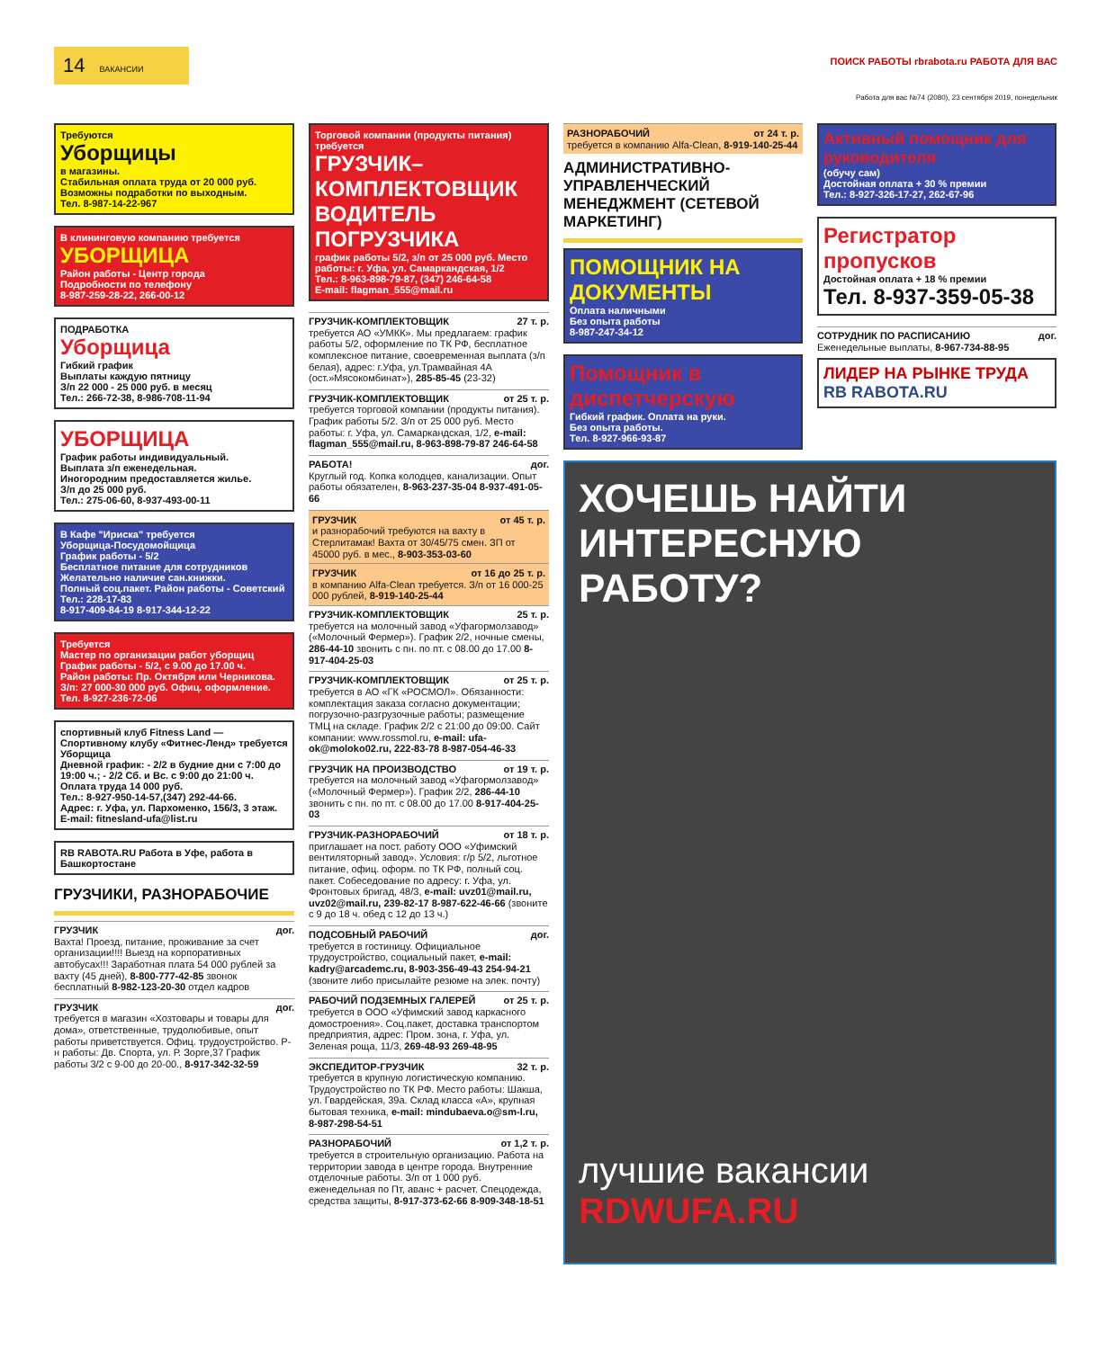14 ВАКАНСИИ
ПОИСК РАБОТЫ rbrabota.ru РАБОТА ДЛЯ ВАС
Работа для вас №74 (2080), 23 сентября 2019, понедельник
Требуются
Уборщицы
в магазины.
Стабильная оплата труда от 20 000 руб.
Возможны подработки по выходным.
Тел. 8-987-14-22-967
В клининговую компанию требуется
УБОРЩИЦА
Район работы - Центр города
Подробности по телефону
8-987-259-28-22, 266-00-12
ПОДРАБОТКА
Уборщица
Гибкий график
Выплаты каждую пятницу
З/п 22 000 - 25 000 руб. в месяц
Тел.: 266-72-38, 8-986-708-11-94
УБОРЩИЦА
График работы индивидуальный.
Выплата з/п еженедельная.
Иногородним предоставляется жилье.
З/п до 25 000 руб.
Тел.: 275-06-60, 8-937-493-00-11
В Кафе "Ириска" требуется
Уборщица-Посудомойщица
График работы - 5/2
Бесплатное питание для сотрудников
Желательно наличие сан.книжки.
Полный соц.пакет. Район работы - Советский
Тел.: 228-17-83
8-917-409-84-19 8-917-344-12-22
Требуется
Мастер по организации работ уборщиц
График работы - 5/2, с 9.00 до 17.00 ч.
Район работы: Пр. Октября или Черникова.
З/п: 27 000-30 000 руб. Офиц. оформление.
Тел. 8-927-236-72-06
спортивный клуб Fitness Land — Спортивному клубу «Фитнес-Ленд» требуется
Уборщица
Дневной график: - 2/2 в будние дни с 7:00 до 19:00 ч.; - 2/2 Сб. и Вс. с 9:00 до 21:00 ч. Оплата труда 14 000 руб.
Тел.: 8-927-950-14-57,(347) 292-44-66.
Адрес: г. Уфа, ул. Пархоменко, 156/3, 3 этаж.
E-mail: fitnesland-ufa@list.ru
RB RABOTA.RU Работа в Уфе, работа в Башкортостане
ГРУЗЧИКИ, РАЗНОРАБОЧИЕ
ГРУЗЧИК дог.
Вахта! Проезд, питание, проживание за счет организации!!!! Выезд на корпоративных автобусах!!! Заработная плата 54 000 рублей за вахту (45 дней), 8-800-777-42-85 звонок бесплатный 8-982-123-20-30 отдел кадров
ГРУЗЧИК дог.
требуется в магазин «Хозтовары и товары для дома», ответственные, трудолюбивые, опыт работы приветствуется. Офиц. трудоустройство. Р-н работы: Дв. Спорта, ул. Р. Зорге,37 График работы 3/2 с 9-00 до 20-00., 8-917-342-32-59
Торговой компании (продукты питания) требуется
ГРУЗЧИК–КОМПЛЕКТОВЩИК
ВОДИТЕЛЬ ПОГРУЗЧИКА
график работы 5/2, з/п от 25 000 руб. Место работы: г. Уфа, ул. Самаркандская, 1/2
Тел.: 8-963-898-79-87, (347) 246-64-58
E-mail: flagman_555@mail.ru
ГРУЗЧИК-КОМПЛЕКТОВЩИК 27 т. р.
требуется АО «УМКК». Мы предлагаем: график работы 5/2, оформление по ТК РФ, бесплатное комплексное питание, своевременная выплата (з/п белая), адрес: г.Уфа, ул.Трамвайная 4А (ост.»Мясокомбинат»), 285-85-45 (23-32)
ГРУЗЧИК-КОМПЛЕКТОВЩИК от 25 т. р.
требуется торговой компании (продукты питания). График работы 5/2. З/п от 25 000 руб. Место работы: г. Уфа, ул. Самаркандская, 1/2, e-mail: flagman_555@mail.ru, 8-963-898-79-87 246-64-58
РАБОТА! дог.
Круглый год. Копка колодцев, канализации. Опыт работы обязателен, 8-963-237-35-04 8-937-491-05-66
ГРУЗЧИК от 45 т. р.
и разнорабочий требуются на вахту в Стерлитамак! Вахта от 30/45/75 смен. ЗП от 45000 руб. в мес., 8-903-353-03-60
ГРУЗЧИК от 16 до 25 т. р.
в компанию Alfa-Clean требуется. З/п от 16 000-25 000 рублей, 8-919-140-25-44
ГРУЗЧИК-КОМПЛЕКТОВЩИК 25 т. р.
требуется на молочный завод «Уфагормолзавод» («Молочный Фермер»). График 2/2, ночные смены, 286-44-10 звонить с пн. по пт. с 08.00 до 17.00 8-917-404-25-03
ГРУЗЧИК-КОМПЛЕКТОВЩИК от 25 т. р.
требуется в АО «ГК «РОСМОЛ». Обязанности: комплектация заказа согласно документации; погрузочно-разгрузочные работы; размещение ТМЦ на складе. График 2/2 с 21:00 до 09:00. Сайт компании: www.rossmol.ru, e-mail: ufa-ok@moloko02.ru, 222-83-78 8-987-054-46-33
ГРУЗЧИК НА ПРОИЗВОДСТВО от 19 т. р.
требуется на молочный завод «Уфагормолзавод» («Молочный Фермер»). График 2/2, 286-44-10 звонить с пн. по пт. с 08.00 до 17.00 8-917-404-25-03
ГРУЗЧИК-РАЗНОРАБОЧИЙ от 18 т. р.
приглашает на пост. работу ООО «Уфимский вентиляторный завод». Условия: г/р 5/2, льготное питание, офиц. оформ. по ТК РФ, полный соц. пакет. Собеседование по адресу: г. Уфа, ул. Фронтовых бригад, 48/3, e-mail: uvz01@mail.ru, uvz02@mail.ru, 239-82-17 8-987-622-46-66 (звоните с 9 до 18 ч. обед с 12 до 13 ч.)
ПОДСОБНЫЙ РАБОЧИЙ дог.
требуется в гостиницу. Официальное трудоустройство, социальный пакет, e-mail: kadry@arcademc.ru, 8-903-356-49-43 254-94-21 (звоните либо присылайте резюме на элек. почту)
РАБОЧИЙ ПОДЗЕМНЫХ ГАЛЕРЕЙ от 25 т. р.
требуется в ООО «Уфимский завод каркасного домостроения». Соц.пакет, доставка транспортом предприятия, адрес: Пром. зона, г. Уфа, ул. Зеленая роща, 11/3, 269-48-93 269-48-95
ЭКСПЕДИТОР-ГРУЗЧИК 32 т. р.
требуется в крупную логистическую компанию. Трудоустройство по ТК РФ. Место работы: Шакша, ул. Гвардейская, 39а. Склад класса «А», крупная бытовая техника, e-mail: mindubaeva.o@sm-l.ru, 8-987-298-54-51
РАЗНОРАБОЧИЙ от 1,2 т. р.
требуется в строительную организацию. Работа на территории завода в центре города. Внутренние отделочные работы. З/п от 1 000 руб. еженедельная по Пт, аванс + расчет. Спецодежда, средства защиты, 8-917-373-62-66 8-909-348-18-51
РАЗНОРАБОЧИЙ от 24 т. р.
требуется в компанию Alfa-Clean, 8-919-140-25-44
АДМИНИСТРАТИВНО-УПРАВЛЕНЧЕСКИЙ МЕНЕДЖМЕНТ (СЕТЕВОЙ МАРКЕТИНГ)
ПОМОЩНИК НА ДОКУМЕНТЫ
Оплата наличными
Без опыта работы
8-987-247-34-12
Помощник в диспетчерскую
Гибкий график. Оплата на руки.
Без опыта работы.
Тел. 8-927-966-93-87
Активный помощник для руководителя
(обучу сам)
Достойная оплата + 30 % премии
Тел.: 8-927-326-17-27, 262-67-96
Регистратор пропусков
Достойная оплата + 18 % премии
Тел. 8-937-359-05-38
СОТРУДНИК ПО РАСПИСАНИЮ дог.
Еженедельные выплаты, 8-967-734-88-95
ЛИДЕР НА РЫНКЕ ТРУДА RB RABOTA.RU
ХОЧЕШЬ НАЙТИ ИНТЕРЕСНУЮ РАБОТУ?
лучшие вакансии
RDWUFA.RU